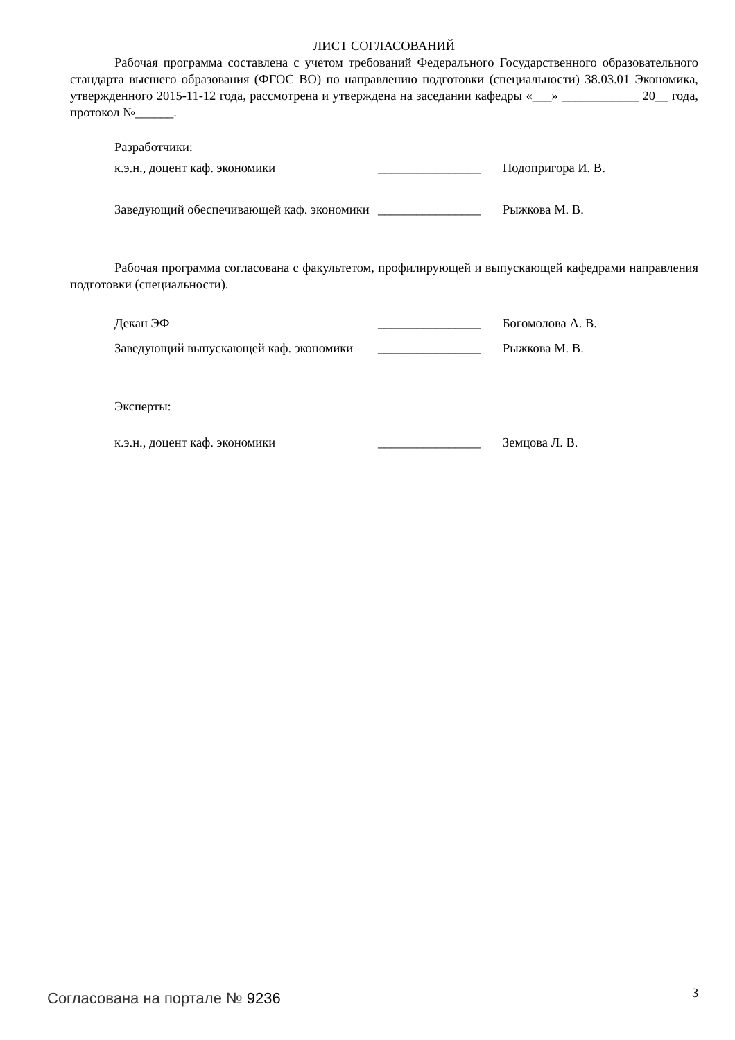ЛИСТ СОГЛАСОВАНИЙ
Рабочая программа составлена с учетом требований Федерального Государственного образовательного стандарта высшего образования (ФГОС ВО) по направлению подготовки (специальности) 38.03.01 Экономика, утвержденного 2015-11-12 года, рассмотрена и утверждена на заседании кафедры «___» ____________ 20__ года, протокол №______.
Разработчики:
к.э.н., доцент каф. экономики ________________ Подопригора И. В.
Заведующий обеспечивающей каф. экономики
________________ Рыжкова М. В.
Рабочая программа согласована с факультетом, профилирующей и выпускающей кафедрами направления подготовки (специальности).
Декан ЭФ ________________ Богомолова А. В.
Заведующий выпускающей каф. экономики
________________ Рыжкова М. В.
Эксперты:
к.э.н., доцент каф. экономики ________________ Земцова Л. В.
Согласована на портале № 9236 3